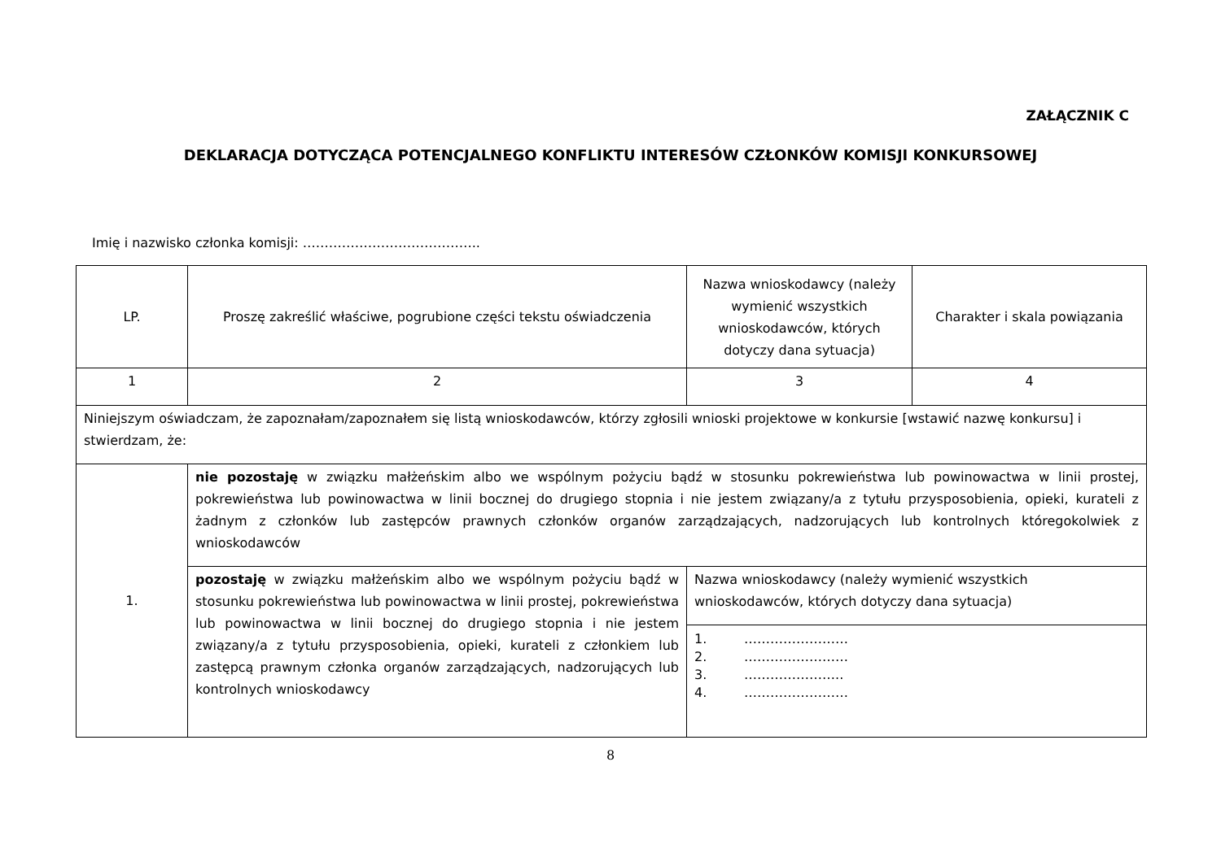ZAŁĄCZNIK C
DEKLARACJA DOTYCZĄCA POTENCJALNEGO KONFLIKTU INTERESÓW CZŁONKÓW KOMISJI KONKURSOWEJ
Imię i nazwisko członka komisji: …………………………………..
| LP. | Proszę zakreślić właściwe, pogrubione części tekstu oświadczenia | Nazwa wnioskodawcy (należy wymienić wszystkich wnioskodawców, których dotyczy dana sytuacja) | Charakter i skala powiązania |
| 1 | 2 | 3 | 4 |
| Niniejszym oświadczam, że zapoznałam/zapoznałem się listą wnioskodawców, którzy zgłosili wnioski projektowe w konkursie [wstawić nazwę konkursu] i stwierdzam, że: | | | |
| 1. | nie pozostaję w związku małżeńskim albo we wspólnym pożyciu bądź w stosunku pokrewieństwa lub powinowactwa w linii prostej, pokrewieństwa lub powinowactwa w linii bocznej do drugiego stopnia i nie jestem związany/a z tytułu przysposobienia, opieki, kurateli z żadnym z członków lub zastępców prawnych członków organów zarządzających, nadzorujących lub kontrolnych któregokolwiek z wnioskodawców | | |
| | pozostaję w związku małżeńskim albo we wspólnym pożyciu bądź w stosunku pokrewieństwa lub powinowactwa w linii prostej, pokrewieństwa lub powinowactwa w linii bocznej do drugiego stopnia i nie jestem związany/a z tytułu przysposobienia, opieki, kurateli z członkiem lub zastępcą prawnym członka organów zarządzających, nadzorujących lub kontrolnych wnioskodawcy | Nazwa wnioskodawcy (należy wymienić wszystkich wnioskodawców, których dotyczy dana sytuacja) | |
| | | 1. …………………… 2. …………………… 3. ………………….. 4. …………………… | |
8